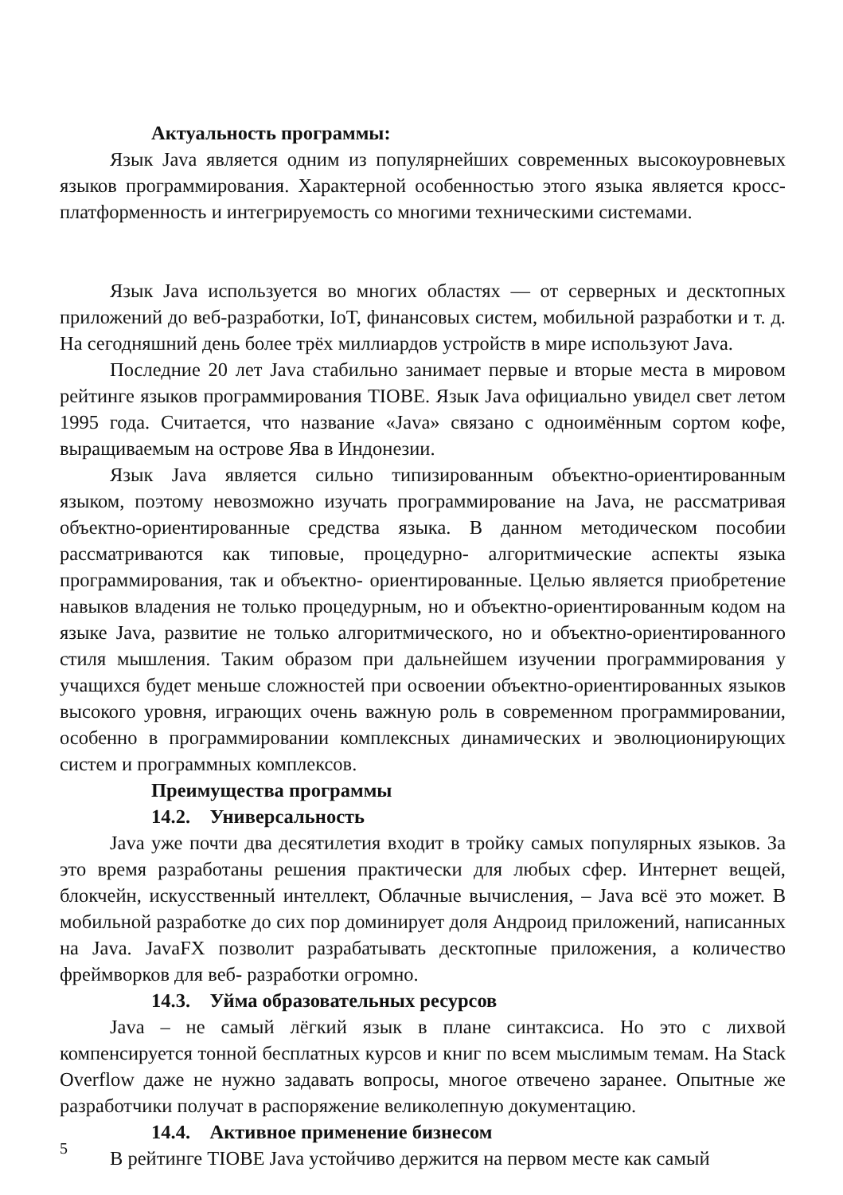Актуальность программы:
Язык Java является одним из популярнейших современных высокоуровневых языков программирования. Характерной особенностью этого языка является кросс-платформенность и интегрируемость со многими техническими системами.
Язык Java используется во многих областях — от серверных и десктопных приложений до веб-разработки, IoT, финансовых систем, мобильной разработки и т. д. На сегодняшний день более трёх миллиардов устройств в мире используют Java.
Последние 20 лет Java стабильно занимает первые и вторые места в мировом рейтинге языков программирования TIOBE. Язык Java официально увидел свет летом 1995 года. Считается, что название «Java» связано с одноимённым сортом кофе, выращиваемым на острове Ява в Индонезии.
Язык Java является сильно типизированным объектно-ориентированным языком, поэтому невозможно изучать программирование на Java, не рассматривая объектно-ориентированные средства языка. В данном методическом пособии рассматриваются как типовые, процедурно- алгоритмические аспекты языка программирования, так и объектно- ориентированные. Целью является приобретение навыков владения не только процедурным, но и объектно-ориентированным кодом на языке Java, развитие не только алгоритмического, но и объектно-ориентированного стиля мышления. Таким образом при дальнейшем изучении программирования у учащихся будет меньше сложностей при освоении объектно-ориентированных языков высокого уровня, играющих очень важную роль в современном программировании, особенно в программировании комплексных динамических и эволюционирующих систем и программных комплексов.
Преимущества программы
14.2. Универсальность
Java уже почти два десятилетия входит в тройку самых популярных языков. За это время разработаны решения практически для любых сфер. Интернет вещей, блокчейн, искусственный интеллект, Облачные вычисления, – Java всё это может. В мобильной разработке до сих пор доминирует доля Андроид приложений, написанных на Java. JavaFX позволит разрабатывать десктопные приложения, а количество фреймворков для веб- разработки огромно.
14.3. Уйма образовательных ресурсов
Java – не самый лёгкий язык в плане синтаксиса. Но это с лихвой компенсируется тонной бесплатных курсов и книг по всем мыслимым темам. На Stack Overflow даже не нужно задавать вопросы, многое отвечено заранее. Опытные же разработчики получат в распоряжение великолепную документацию.
14.4. Активное применение бизнесом
В рейтинге TIOBE Java устойчиво держится на первом месте как самый
5